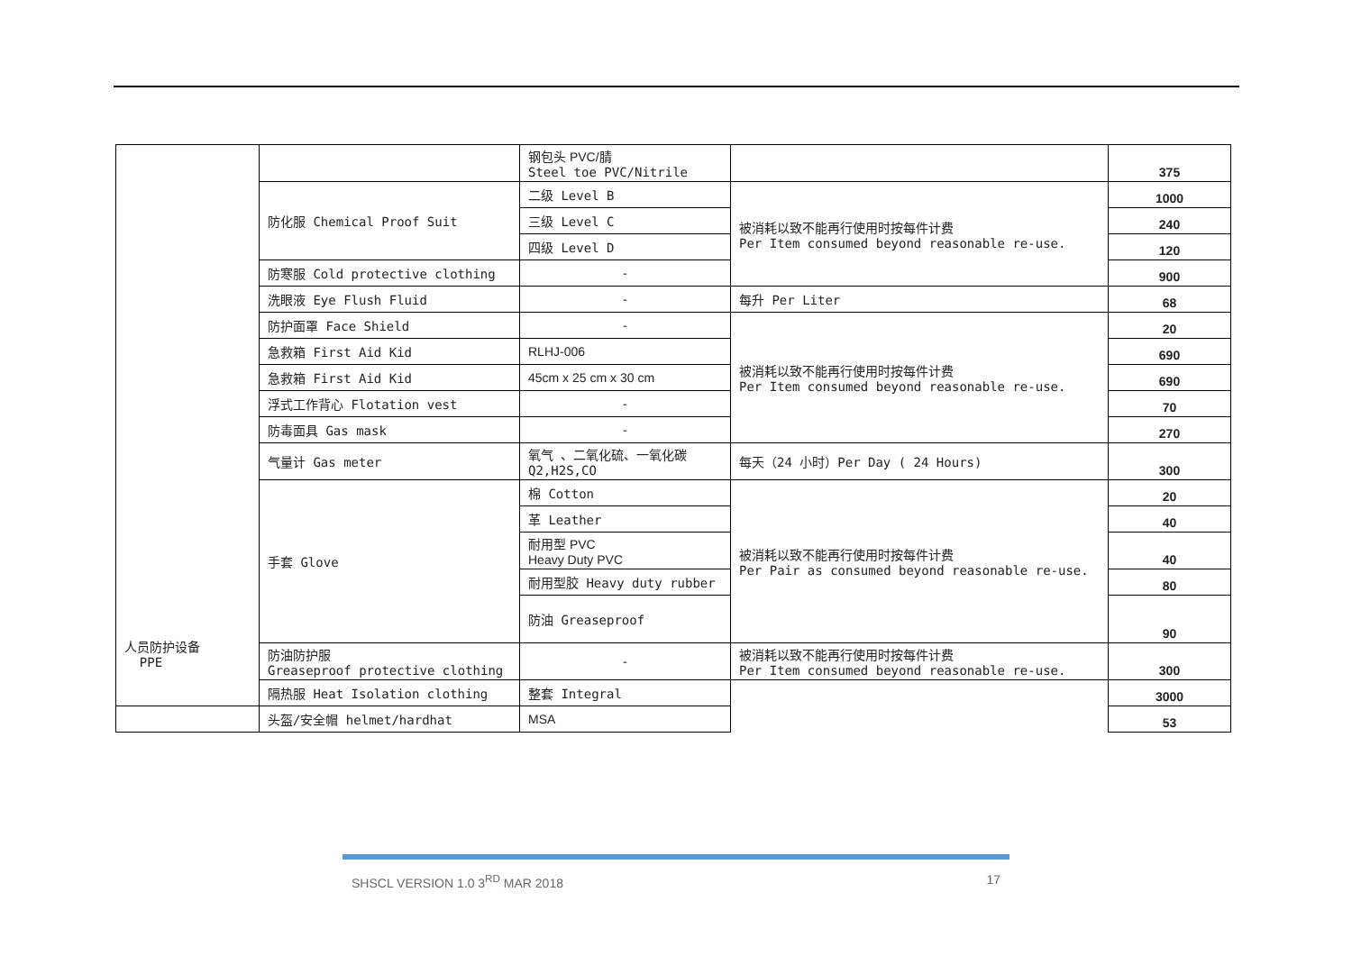| 人员防护设备 PPE | | 钢包头 PVC/腈 Steel toe PVC/Nitrile | | 375 |
| | 防化服 Chemical Proof Suit | 二级 Level B | 被消耗以致不能再行使用时按每件计费 Per Item consumed beyond reasonable re-use. | 1000 |
| | | 三级 Level C | | 240 |
| | | 四级 Level D | | 120 |
| | 防寒服 Cold protective clothing | - | | 900 |
| | 洗眼液 Eye Flush Fluid | - | 每升 Per Liter | 68 |
| | 防护面罩 Face Shield | - | 被消耗以致不能再行使用时按每件计费 Per Item consumed beyond reasonable re-use. | 20 |
| | 急救箱 First Aid Kid | RLHJ-006 | | 690 |
| | 急救箱 First Aid Kid | 45cm x 25 cm x 30 cm | | 690 |
| | 浮式工作背心 Flotation vest | - | | 70 |
| | 防毒面具 Gas mask | - | | 270 |
| | 气量计 Gas meter | 氧气 、二氧化硫、一氧化碳 Q2,H2S,CO | 每天（24 小时）Per Day ( 24 Hours) | 300 |
| | 手套 Glove | 棉 Cotton | 被消耗以致不能再行使用时按每件计费 Per Pair as consumed beyond reasonable re-use. | 20 |
| | | 革 Leather | | 40 |
| | | 耐用型 PVC Heavy Duty PVC | | 40 |
| | | 耐用型胶 Heavy duty rubber | | 80 |
| | | 防油 Greaseproof | | 90 |
| | 防油防护服 Greaseproof protective clothing | - | 被消耗以致不能再行使用时按每件计费 Per Item consumed beyond reasonable re-use. | 300 |
| | 隔热服 Heat Isolation clothing | 整套 Integral | | 3000 |
| | 头盔/安全帽 helmet/hardhat | MSA | | 53 |
SHSCL VERSION 1.0 3<sup>RD</sup> MAR 2018 17